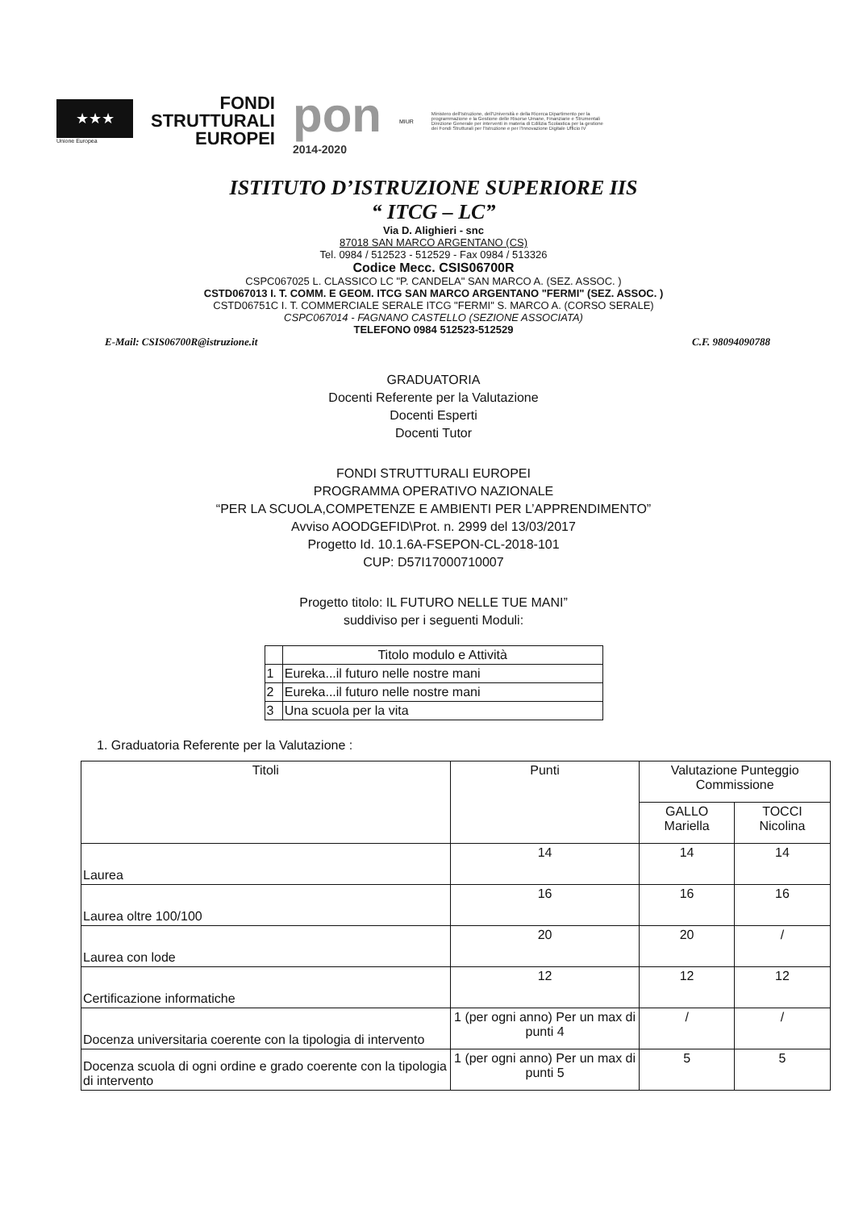★★★
Unione Europea
FONDI
STRUTTURALI
EUROPEI
pon
2014-2020
MIUR
Ministero dell'Istruzione, dell'Università e della Ricerca Dipartimento per la programmazione e la Gestione delle Risorse Umane, Finanziarie e Strumentali Direzione Generale per interventi in materia di Edilizia Scolastica per la gestione dei Fondi Strutturali per l'Istruzione e per l'Innovazione Digitale Ufficio IV
ISTITUTO D’ISTRUZIONE SUPERIORE IIS
“ ITCG – LC”
Via D. Alighieri - snc
87018 SAN MARCO ARGENTANO (CS)
Tel. 0984 / 512523 - 512529 - Fax 0984 / 513326
Codice Mecc. CSIS06700R
CSPC067025 L. CLASSICO LC "P. CANDELA" SAN MARCO A. (SEZ. ASSOC. )
CSTD067013 I. T. COMM. E GEOM. ITCG SAN MARCO ARGENTANO "FERMI" (SEZ. ASSOC. )
CSTD06751C I. T. COMMERCIALE SERALE ITCG "FERMI" S. MARCO A. (CORSO SERALE)
CSPC067014 - FAGNANO CASTELLO (SEZIONE ASSOCIATA)
TELEFONO 0984 512523-512529
E-Mail: CSIS06700R@istruzione.it C.F. 98094090788
GRADUATORIA
Docenti Referente per la Valutazione
Docenti Esperti
Docenti Tutor
FONDI STRUTTURALI EUROPEI
PROGRAMMA OPERATIVO NAZIONALE
“PER LA SCUOLA,COMPETENZE E AMBIENTI PER L’APPRENDIMENTO”
Avviso AOODGEFID\Prot. n. 2999 del 13/03/2017
Progetto Id. 10.1.6A-FSEPON-CL-2018-101
CUP: D57I17000710007
Progetto titolo: IL FUTURO NELLE TUE MANI”
suddiviso per i seguenti Moduli:
| | Titolo modulo e Attività |
| --- | --- |
| 1 | Eureka...il futuro nelle nostre mani |
| 2 | Eureka...il futuro nelle nostre mani |
| 3 | Una scuola per la vita |
1. Graduatoria Referente per la Valutazione :
| Titoli | Punti | Valutazione Punteggio Commissione | |
| --- | --- | --- | --- |
| | | GALLO Mariella | TOCCI Nicolina |
| Laurea | 14 | 14 | 14 |
| Laurea oltre 100/100 | 16 | 16 | 16 |
| Laurea con lode | 20 | 20 | / |
| Certificazione informatiche | 12 | 12 | 12 |
| Docenza universitaria coerente con la tipologia di intervento | 1 (per ogni anno) Per un max di punti 4 | / | / |
| Docenza scuola di ogni ordine e grado coerente con la tipologia di intervento | 1 (per ogni anno) Per un max di punti 5 | 5 | 5 |